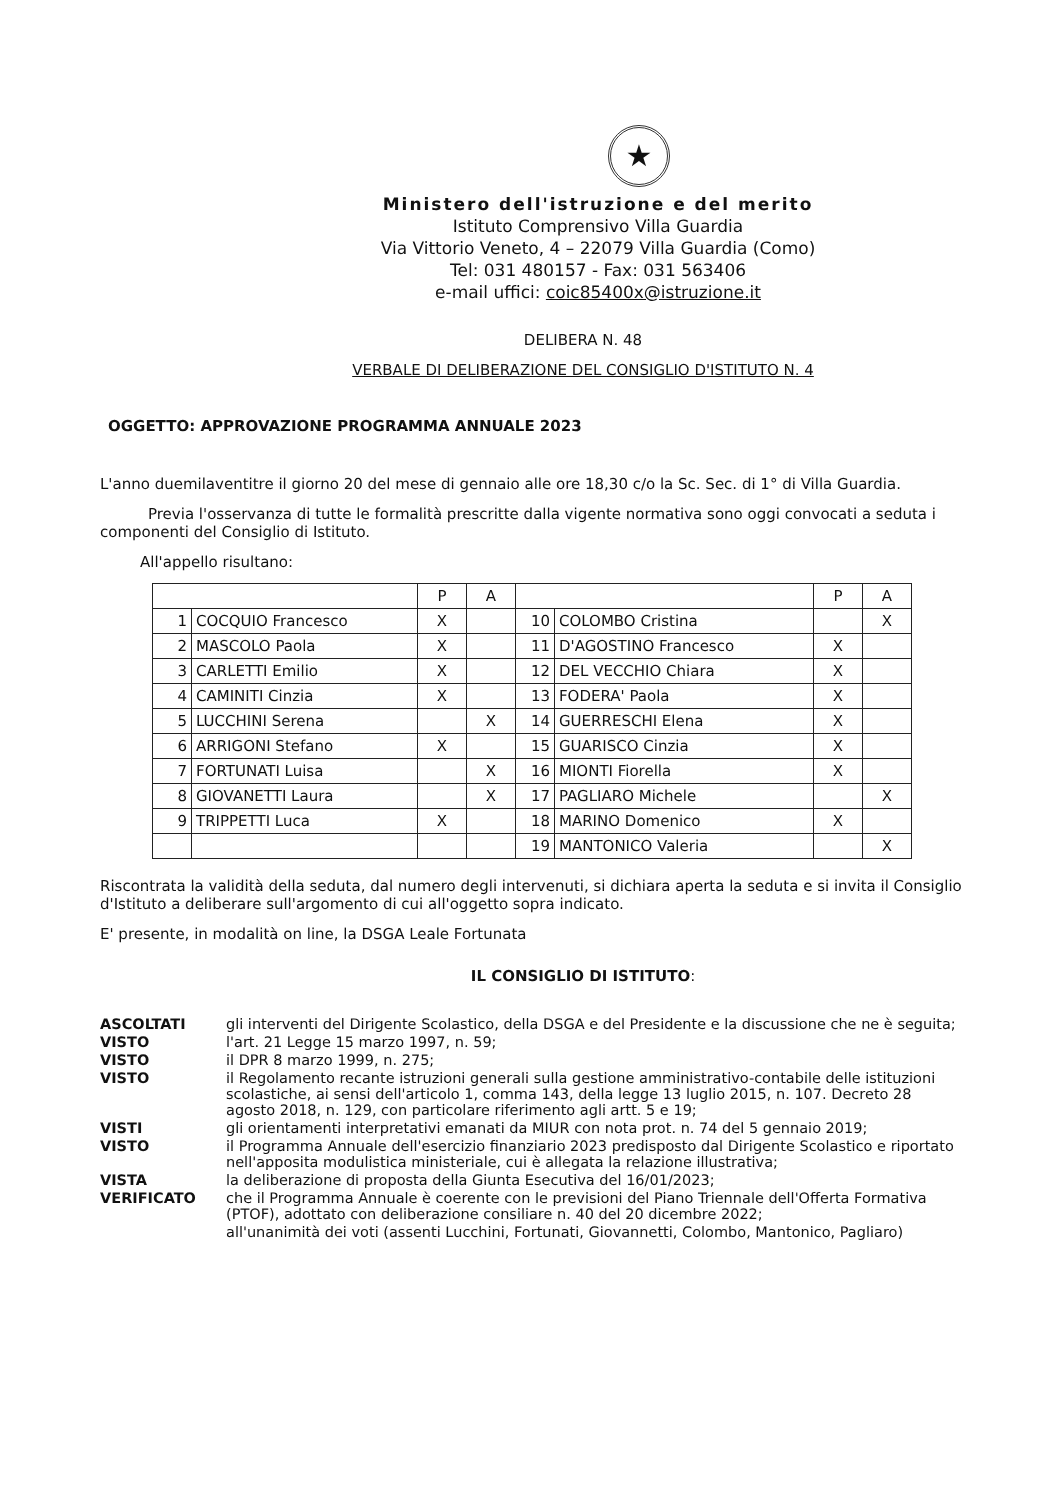★
Ministero dell'istruzione e del merito
Istituto Comprensivo Villa Guardia
Via Vittorio Veneto, 4 – 22079 Villa Guardia (Como)
Tel: 031 480157 - Fax: 031 563406
e-mail uffici: coic85400x@istruzione.it
DELIBERA N. 48
VERBALE DI DELIBERAZIONE DEL CONSIGLIO D'ISTITUTO N. 4
OGGETTO: APPROVAZIONE PROGRAMMA ANNUALE 2023
L'anno duemilaventitre il giorno 20 del mese di gennaio alle ore 18,30 c/o la Sc. Sec. di 1° di Villa Guardia.
Previa l'osservanza di tutte le formalità prescritte dalla vigente normativa sono oggi convocati a seduta i componenti del Consiglio di Istituto.
All'appello risultano:
| | | P | A | | | P | A |
| 1 | COCQUIO Francesco | X | | 10 | COLOMBO Cristina | | X |
| 2 | MASCOLO Paola | X | | 11 | D'AGOSTINO Francesco | X | |
| 3 | CARLETTI Emilio | X | | 12 | DEL VECCHIO Chiara | X | |
| 4 | CAMINITI Cinzia | X | | 13 | FODERA' Paola | X | |
| 5 | LUCCHINI Serena | | X | 14 | GUERRESCHI Elena | X | |
| 6 | ARRIGONI Stefano | X | | 15 | GUARISCO Cinzia | X | |
| 7 | FORTUNATI Luisa | | X | 16 | MIONTI Fiorella | X | |
| 8 | GIOVANETTI Laura | | X | 17 | PAGLIARO Michele | | X |
| 9 | TRIPPETTI Luca | X | | 18 | MARINO Domenico | X | |
| | | | | 19 | MANTONICO Valeria | | X |
Riscontrata la validità della seduta, dal numero degli intervenuti, si dichiara aperta la seduta e si invita il Consiglio d'Istituto a deliberare sull'argomento di cui all'oggetto sopra indicato.
E' presente, in modalità on line, la DSGA Leale Fortunata
IL CONSIGLIO DI ISTITUTO:
| ASCOLTATI | gli interventi del Dirigente Scolastico, della DSGA e del Presidente e la discussione che ne è seguita; |
| VISTO | l'art. 21 Legge 15 marzo 1997, n. 59; |
| VISTO | il DPR 8 marzo 1999, n. 275; |
| VISTO | il Regolamento recante istruzioni generali sulla gestione amministrativo-contabile delle istituzioni scolastiche, ai sensi dell'articolo 1, comma 143, della legge 13 luglio 2015, n. 107. Decreto 28 agosto 2018, n. 129, con particolare riferimento agli artt. 5 e 19; |
| VISTI | gli orientamenti interpretativi emanati da MIUR con nota prot. n. 74 del 5 gennaio 2019; |
| VISTO | il Programma Annuale dell'esercizio finanziario 2023 predisposto dal Dirigente Scolastico e riportato nell'apposita modulistica ministeriale, cui è allegata la relazione illustrativa; |
| VISTA | la deliberazione di proposta della Giunta Esecutiva del 16/01/2023; |
| VERIFICATO | che il Programma Annuale è coerente con le previsioni del Piano Triennale dell'Offerta Formativa (PTOF), adottato con deliberazione consiliare n. 40 del 20 dicembre 2022; |
| | all'unanimità dei voti (assenti Lucchini, Fortunati, Giovannetti, Colombo, Mantonico, Pagliaro) |